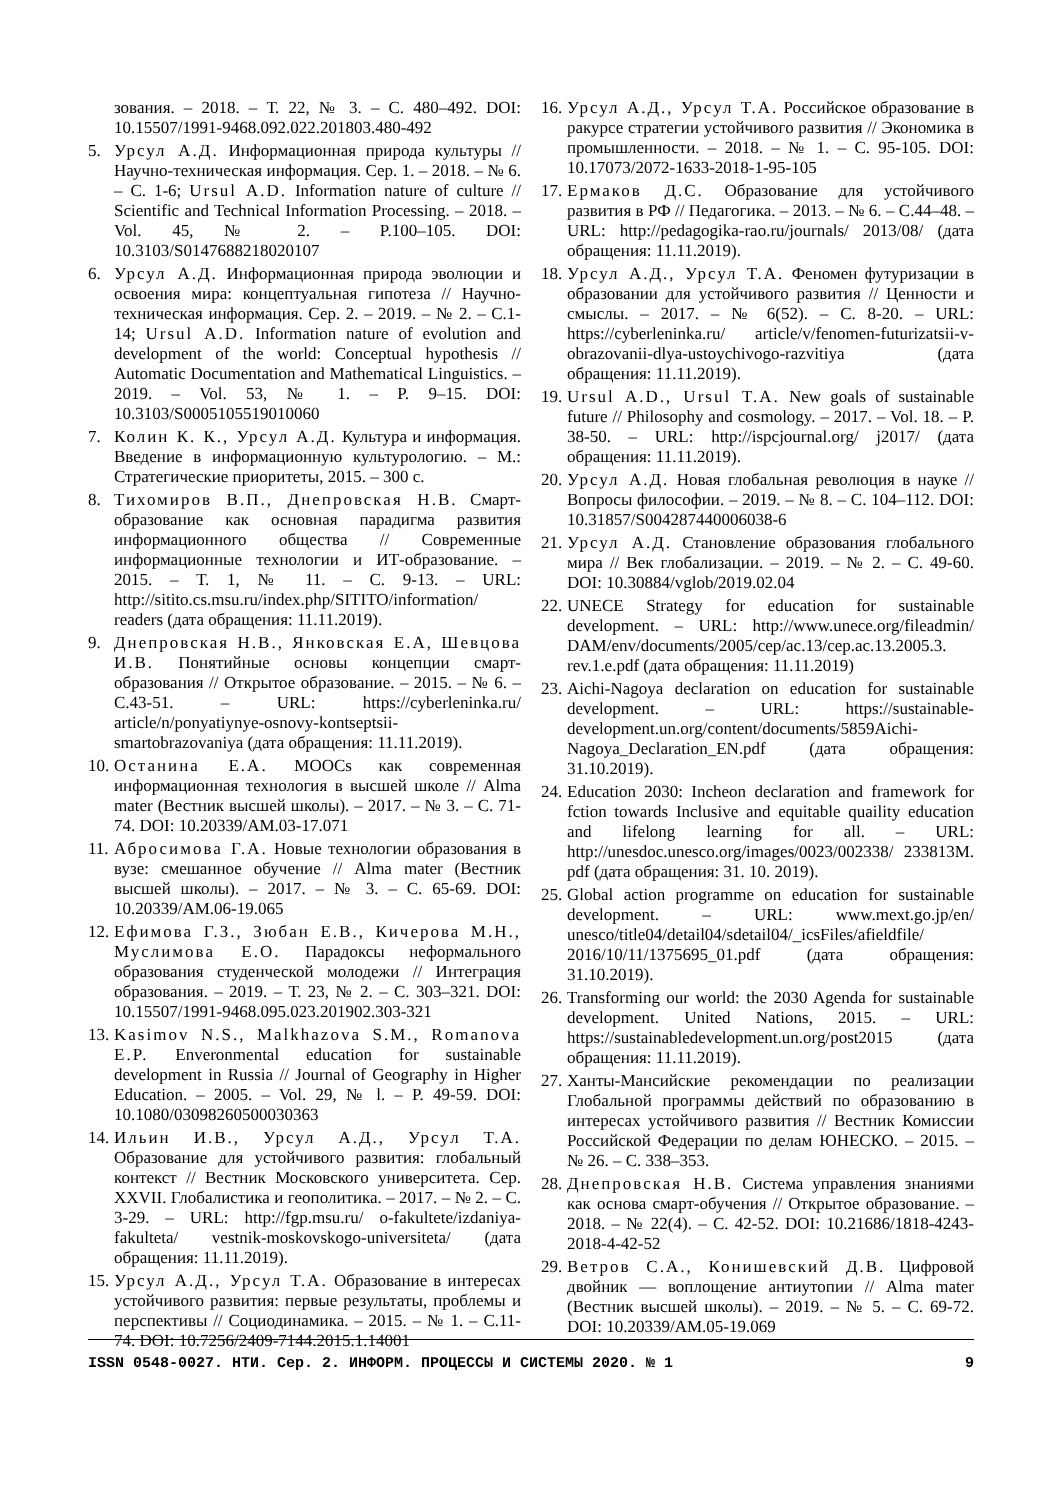зования. – 2018. – Т. 22, № 3. – С. 480–492. DOI: 10.15507/1991-9468.092.022.201803.480-492
5. Урсул А.Д. Информационная природа культуры // Научно-техническая информация. Сер. 1. – 2018. – № 6. – С. 1-6; Ursul A.D. Information nature of culture // Scientific and Technical Information Processing. – 2018. – Vol. 45, № 2. – P.100–105. DOI: 10.3103/S0147688218020107
6. Урсул А.Д. Информационная природа эволюции и освоения мира: концептуальная гипотеза // Научно-техническая информация. Сер. 2. – 2019. – № 2. – С.1-14; Ursul A.D. Information nature of evolution and development of the world: Conceptual hypothesis // Automatic Documentation and Mathematical Linguistics. – 2019. – Vol. 53, № 1. – P. 9–15. DOI: 10.3103/S0005105519010060
7. Колин К. К., Урсул А.Д. Культура и информация. Введение в информационную культурологию. – М.: Стратегические приоритеты, 2015. – 300 с.
8. Тихомиров В.П., Днепровская Н.В. Смарт-образование как основная парадигма развития информационного общества // Современные информационные технологии и ИТ-образование. – 2015. – Т. 1, № 11. – С. 9-13. – URL: http://sitito.cs.msu.ru/index.php/SITITO/information/ readers (дата обращения: 11.11.2019).
9. Днепровская Н.В., Янковская Е.А, Шевцова И.В. Понятийные основы концепции смарт-образования // Открытое образование. – 2015. – № 6. – С.43-51. – URL: https://cyberleninka.ru/ article/n/ponyatiynye-osnovy-kontseptsii-smartobrazovaniya (дата обращения: 11.11.2019).
10. Останина Е.А. MOOCs как современная информационная технология в высшей школе // Alma mater (Вестник высшей школы). – 2017. – № 3. – С. 71-74. DOI: 10.20339/AM.03-17.071
11. Абросимова Г.А. Новые технологии образования в вузе: смешанное обучение // Alma mater (Вестник высшей школы). – 2017. – № 3. – С. 65-69. DOI: 10.20339/AM.06-19.065
12. Ефимова Г.З., Зюбан Е.В., Кичерова М.Н., Муслимова Е.О. Парадоксы неформального образования студенческой молодежи // Интеграция образования. – 2019. – Т. 23, № 2. – С. 303–321. DOI: 10.15507/1991-9468.095.023.201902.303-321
13. Kasimov N.S., Malkhazova S.M., Romanova E.P. Enveronmental education for sustainable development in Russia // Journal of Geography in Higher Education. – 2005. – Vol. 29, № l. – P. 49-59. DOI: 10.1080/03098260500030363
14. Ильин И.В., Урсул А.Д., Урсул Т.А. Образование для устойчивого развития: глобальный контекст // Вестник Московского университета. Сер. XXVII. Глобалистика и геополитика. – 2017. – № 2. – С. 3-29. – URL: http://fgp.msu.ru/ o-fakultete/izdaniya-fakulteta/ vestnik-moskovskogo-universiteta/ (дата обращения: 11.11.2019).
15. Урсул А.Д., Урсул Т.А. Образование в интересах устойчивого развития: первые результаты, проблемы и перспективы // Социодинамика. – 2015. – № 1. – С.11-74. DOI: 10.7256/2409-7144.2015.1.14001
16. Урсул А.Д., Урсул Т.А. Российское образование в ракурсе стратегии устойчивого развития // Экономика в промышленности. – 2018. – № 1. – С. 95-105. DOI: 10.17073/2072-1633-2018-1-95-105
17. Ермаков Д.С. Образование для устойчивого развития в РФ // Педагогика. – 2013. – № 6. – С.44–48. – URL: http://pedagogika-rao.ru/journals/ 2013/08/ (дата обращения: 11.11.2019).
18. Урсул А.Д., Урсул Т.А. Феномен футуризации в образовании для устойчивого развития // Ценности и смыслы. – 2017. – № 6(52). – С. 8-20. – URL: https://cyberleninka.ru/ article/v/fenomen-futurizatsii-v-obrazovanii-dlya-ustoychivogo-razvitiya (дата обращения: 11.11.2019).
19. Ursul A.D., Ursul T.A. New goals of sustainable future // Philosophy and cosmology. – 2017. – Vol. 18. – P. 38-50. – URL: http://ispcjournal.org/ j2017/ (дата обращения: 11.11.2019).
20. Урсул А.Д. Новая глобальная революция в науке // Вопросы философии. – 2019. – № 8. – С. 104–112. DOI: 10.31857/S004287440006038-6
21. Урсул А.Д. Становление образования глобального мира // Век глобализации. – 2019. – № 2. – С. 49-60. DOI: 10.30884/vglob/2019.02.04
22. UNECE Strategy for education for sustainable development. – URL: http://www.unece.org/fileadmin/ DAM/env/documents/2005/cep/ac.13/cep.ac.13.2005.3. rev.1.e.pdf (дата обращения: 11.11.2019)
23. Aichi-Nagoya declaration on education for sustainable development. – URL: https://sustainable-development.un.org/content/documents/5859Aichi-Nagoya_Declaration_EN.pdf (дата обращения: 31.10.2019).
24. Education 2030: Incheon declaration and framework for fction towards Inclusive and equitable quaility education and lifelong learning for all. – URL: http://unesdoc.unesco.org/images/0023/002338/ 233813M. pdf (дата обращения: 31. 10. 2019).
25. Global action programme on education for sustainable development. – URL: www.mext.go.jp/en/ unesco/title04/detail04/sdetail04/_icsFiles/afieldfile/ 2016/10/11/1375695_01.pdf (дата обращения: 31.10.2019).
26. Transforming our world: the 2030 Agenda for sustainable development. United Nations, 2015. – URL: https://sustainabledevelopment.un.org/post2015 (дата обращения: 11.11.2019).
27. Ханты-Мансийские рекомендации по реализации Глобальной программы действий по образованию в интересах устойчивого развития // Вестник Комиссии Российской Федерации по делам ЮНЕСКО. – 2015. – № 26. – С. 338–353.
28. Днепровская Н.В. Система управления знаниями как основа смарт-обучения // Открытое образование. – 2018. – № 22(4). – С. 42-52. DOI: 10.21686/1818-4243-2018-4-42-52
29. Ветров С.А., Конишевский Д.В. Цифровой двойник — воплощение антиутопии // Alma mater (Вестник высшей школы). – 2019. – № 5. – С. 69-72. DOI: 10.20339/AM.05-19.069
ISSN 0548-0027. НТИ. Сер. 2. ИНФОРМ. ПРОЦЕССЫ И СИСТЕМЫ 2020. № 1 9